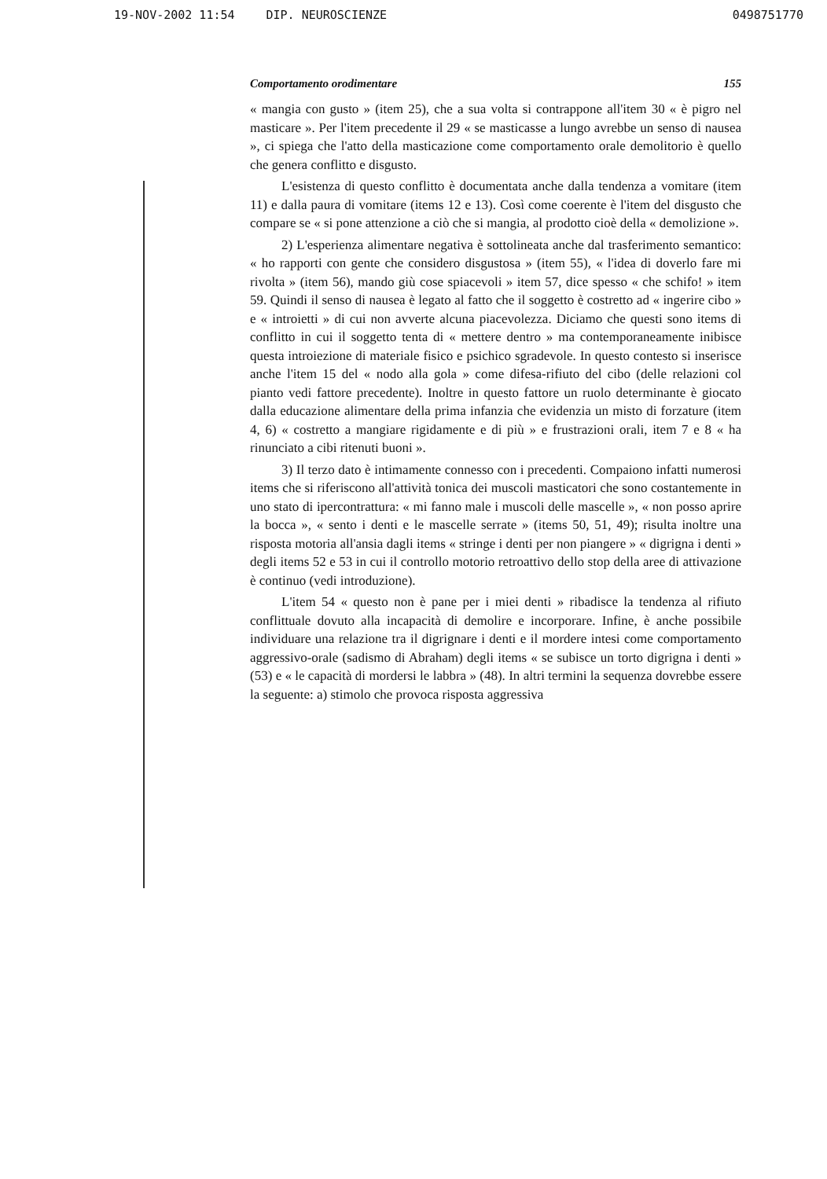19-NOV-2002 11:54 DIP. NEUROSCIENZE 0498751770
Comportamento orodimentare 155
« mangia con gusto » (item 25), che a sua volta si contrappone all'item 30 « è pigro nel masticare ». Per l'item precedente il 29 « se masticasse a lungo avrebbe un senso di nausea », ci spiega che l'atto della masticazione come comportamento orale demolitorio è quello che genera conflitto e disgusto.
L'esistenza di questo conflitto è documentata anche dalla tendenza a vomitare (item 11) e dalla paura di vomitare (items 12 e 13). Così come coerente è l'item del disgusto che compare se « si pone attenzione a ciò che si mangia, al prodotto cioè della « demolizione ».
2) L'esperienza alimentare negativa è sottolineata anche dal trasferimento semantico: « ho rapporti con gente che considero disgustosa » (item 55), « l'idea di doverlo fare mi rivolta » (item 56), mando giù cose spiacevoli » item 57, dice spesso « che schifo! » item 59. Quindi il senso di nausea è legato al fatto che il soggetto è costretto ad « ingerire cibo » e « introietti » di cui non avverte alcuna piacevolezza. Diciamo che questi sono items di conflitto in cui il soggetto tenta di « mettere dentro » ma contemporaneamente inibisce questa introiezione di materiale fisico e psichico sgradevole. In questo contesto si inserisce anche l'item 15 del « nodo alla gola » come difesa-rifiuto del cibo (delle relazioni col pianto vedi fattore precedente). Inoltre in questo fattore un ruolo determinante è giocato dalla educazione alimentare della prima infanzia che evidenzia un misto di forzature (item 4, 6) « costretto a mangiare rigidamente e di più » e frustrazioni orali, item 7 e 8 « ha rinunciato a cibi ritenuti buoni ».
3) Il terzo dato è intimamente connesso con i precedenti. Compaiono infatti numerosi items che si riferiscono all'attività tonica dei muscoli masticatori che sono costantemente in uno stato di ipercontrattura: « mi fanno male i muscoli delle mascelle », « non posso aprire la bocca », « sento i denti e le mascelle serrate » (items 50, 51, 49); risulta inoltre una risposta motoria all'ansia dagli items « stringe i denti per non piangere » « digrigna i denti » degli items 52 e 53 in cui il controllo motorio retroattivo dello stop della aree di attivazione è continuo (vedi introduzione).
L'item 54 « questo non è pane per i miei denti » ribadisce la tendenza al rifiuto conflittuale dovuto alla incapacità di demolire e incorporare. Infine, è anche possibile individuare una relazione tra il digrignare i denti e il mordere intesi come comportamento aggressivo-orale (sadismo di Abraham) degli items « se subisce un torto digrigna i denti » (53) e « le capacità di mordersi le labbra » (48). In altri termini la sequenza dovrebbe essere la seguente: a) stimolo che provoca risposta aggressiva